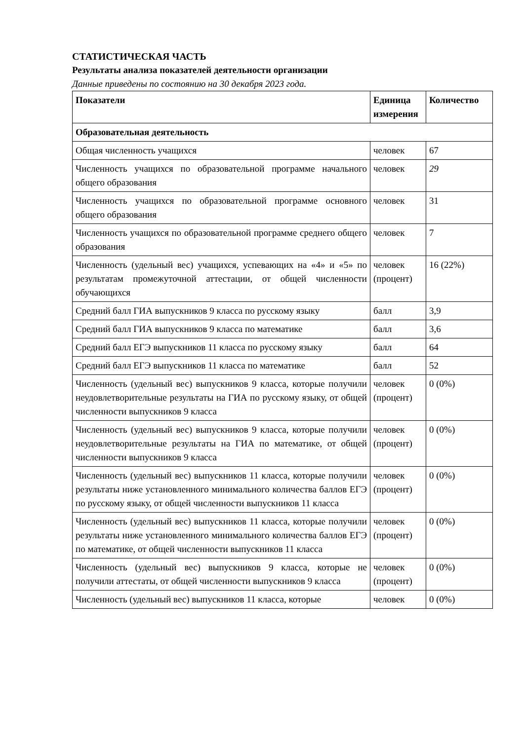СТАТИСТИЧЕСКАЯ ЧАСТЬ
Результаты анализа показателей деятельности организации
Данные приведены по состоянию на 30 декабря 2023 года.
| Показатели | Единица измерения | Количество |
| --- | --- | --- |
| Образовательная деятельность | | |
| Общая численность учащихся | человек | 67 |
| Численность учащихся по образовательной программе начального общего образования | человек | 29 |
| Численность учащихся по образовательной программе основного общего образования | человек | 31 |
| Численность учащихся по образовательной программе среднего общего образования | человек | 7 |
| Численность (удельный вес) учащихся, успевающих на «4» и «5» по результатам промежуточной аттестации, от общей численности обучающихся | человек (процент) | 16 (22%) |
| Средний балл ГИА выпускников 9 класса по русскому языку | балл | 3,9 |
| Средний балл ГИА выпускников 9 класса по математике | балл | 3,6 |
| Средний балл ЕГЭ выпускников 11 класса по русскому языку | балл | 64 |
| Средний балл ЕГЭ выпускников 11 класса по математике | балл | 52 |
| Численность (удельный вес) выпускников 9 класса, которые получили неудовлетворительные результаты на ГИА по русскому языку, от общей численности выпускников 9 класса | человек (процент) | 0 (0%) |
| Численность (удельный вес) выпускников 9 класса, которые получили неудовлетворительные результаты на ГИА по математике, от общей численности выпускников 9 класса | человек (процент) | 0 (0%) |
| Численность (удельный вес) выпускников 11 класса, которые получили результаты ниже установленного минимального количества баллов ЕГЭ по русскому языку, от общей численности выпускников 11 класса | человек (процент) | 0 (0%) |
| Численность (удельный вес) выпускников 11 класса, которые получили результаты ниже установленного минимального количества баллов ЕГЭ по математике, от общей численности выпускников 11 класса | человек (процент) | 0 (0%) |
| Численность (удельный вес) выпускников 9 класса, которые не получили аттестаты, от общей численности выпускников 9 класса | человек (процент) | 0 (0%) |
| Численность (удельный вес) выпускников 11 класса, которые | человек | 0 (0%) |